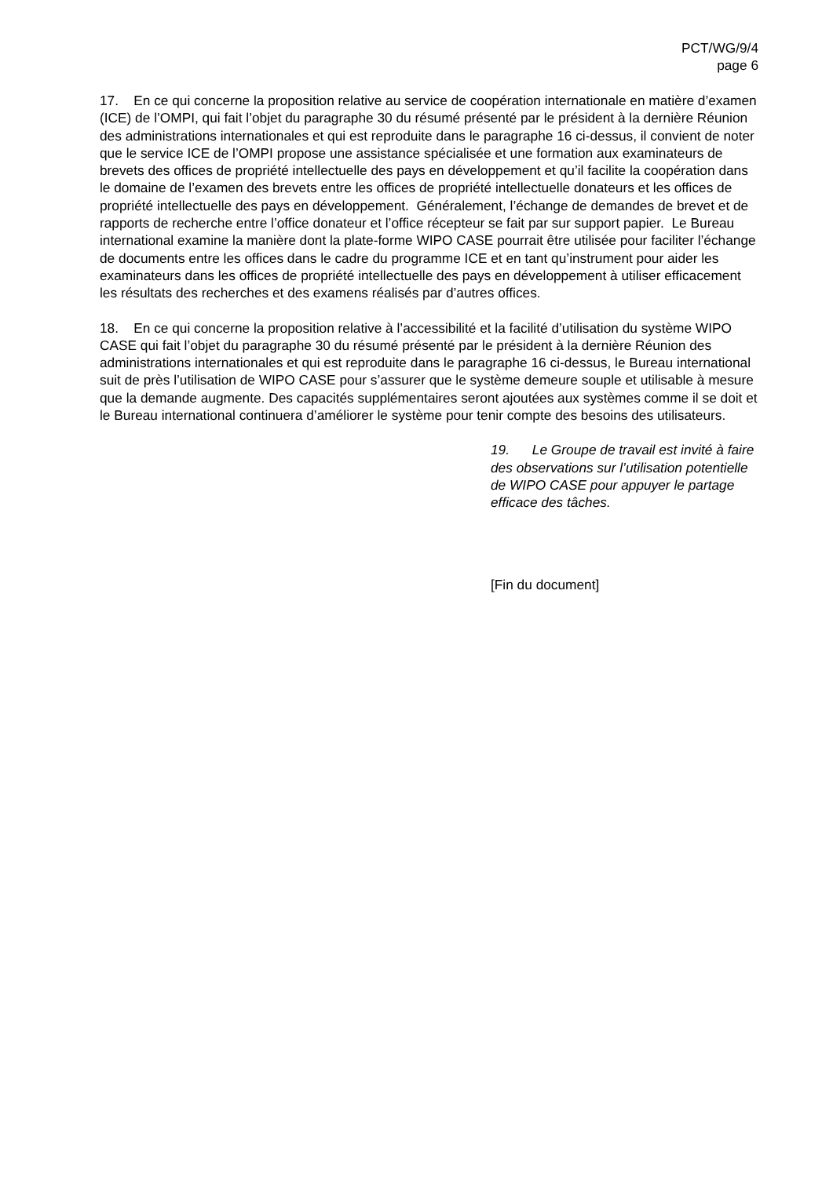PCT/WG/9/4
page 6
17. En ce qui concerne la proposition relative au service de coopération internationale en matière d’examen (ICE) de l’OMPI, qui fait l’objet du paragraphe 30 du résumé présenté par le président à la dernière Réunion des administrations internationales et qui est reproduite dans le paragraphe 16 ci-dessus, il convient de noter que le service ICE de l’OMPI propose une assistance spécialisée et une formation aux examinateurs de brevets des offices de propriété intellectuelle des pays en développement et qu’il facilite la coopération dans le domaine de l’examen des brevets entre les offices de propriété intellectuelle donateurs et les offices de propriété intellectuelle des pays en développement. Généralement, l’échange de demandes de brevet et de rapports de recherche entre l’office donateur et l’office récepteur se fait par sur support papier. Le Bureau international examine la manière dont la plate-forme WIPO CASE pourrait être utilisée pour faciliter l’échange de documents entre les offices dans le cadre du programme ICE et en tant qu’instrument pour aider les examinateurs dans les offices de propriété intellectuelle des pays en développement à utiliser efficacement les résultats des recherches et des examens réalisés par d’autres offices.
18. En ce qui concerne la proposition relative à l’accessibilité et la facilité d’utilisation du système WIPO CASE qui fait l’objet du paragraphe 30 du résumé présenté par le président à la dernière Réunion des administrations internationales et qui est reproduite dans le paragraphe 16 ci-dessus, le Bureau international suit de près l’utilisation de WIPO CASE pour s’assurer que le système demeure souple et utilisable à mesure que la demande augmente. Des capacités supplémentaires seront ajoutées aux systèmes comme il se doit et le Bureau international continuera d’améliorer le système pour tenir compte des besoins des utilisateurs.
19. Le Groupe de travail est invité à faire des observations sur l’utilisation potentielle de WIPO CASE pour appuyer le partage efficace des tâches.
[Fin du document]